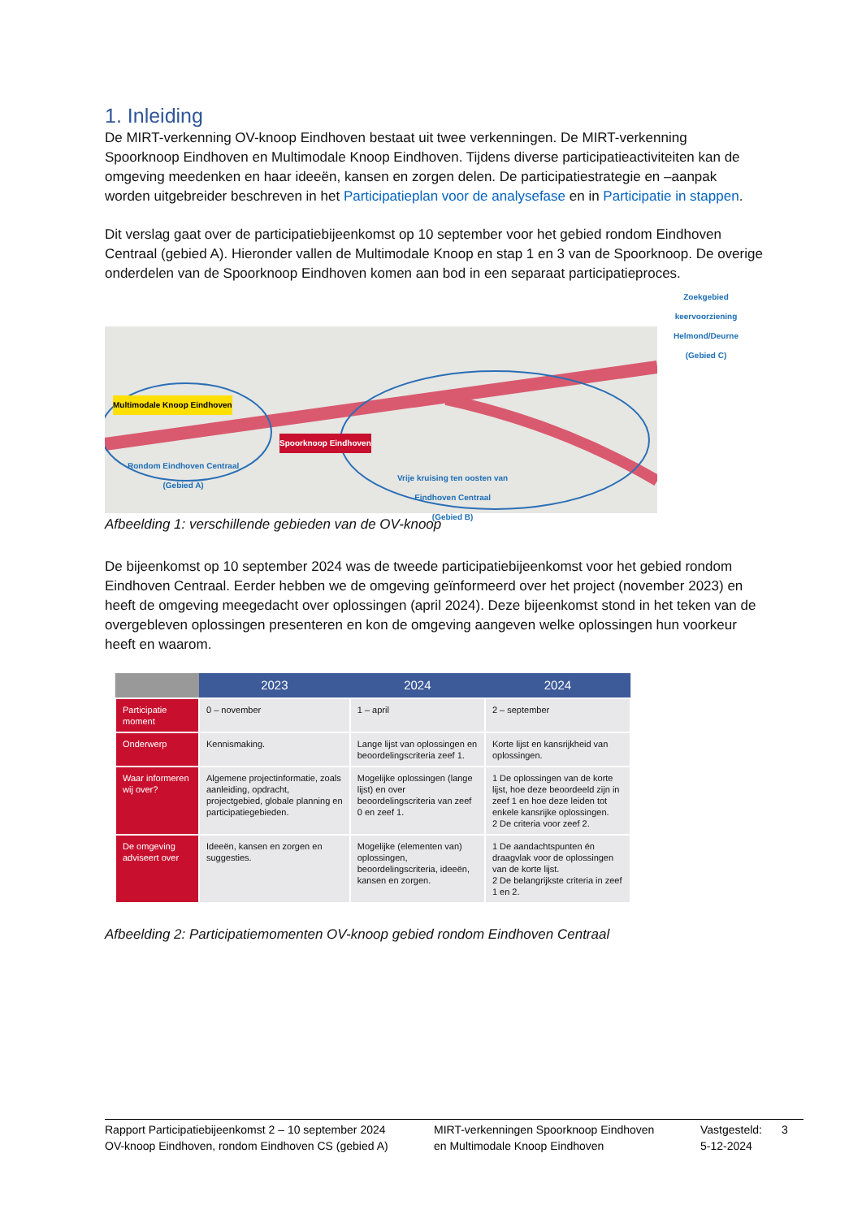1. Inleiding
De MIRT-verkenning OV-knoop Eindhoven bestaat uit twee verkenningen. De MIRT-verkenning Spoorknoop Eindhoven en Multimodale Knoop Eindhoven. Tijdens diverse participatieactiviteiten kan de omgeving meedenken en haar ideeën, kansen en zorgen delen. De participatiestrategie en –aanpak worden uitgebreider beschreven in het Participatieplan voor de analysefase en in Participatie in stappen.
Dit verslag gaat over de participatiebijeenkomst op 10 september voor het gebied rondom Eindhoven Centraal (gebied A). Hieronder vallen de Multimodale Knoop en stap 1 en 3 van de Spoorknoop. De overige onderdelen van de Spoorknoop Eindhoven komen aan bod in een separaat participatieproces.
Multimodale Knoop Eindhoven
Spoorknoop Eindhoven
Rondom Eindhoven Centraal
(Gebied A) Vrije kruising ten oosten van
Eindhoven Centraal
(Gebied B)
Zoekgebied keervoorziening Helmond/Deurne (Gebied C)
Afbeelding 1: verschillende gebieden van de OV-knoop
De bijeenkomst op 10 september 2024 was de tweede participatiebijeenkomst voor het gebied rondom Eindhoven Centraal. Eerder hebben we de omgeving geïnformeerd over het project (november 2023) en heeft de omgeving meegedacht over oplossingen (april 2024). Deze bijeenkomst stond in het teken van de overgebleven oplossingen presenteren en kon de omgeving aangeven welke oplossingen hun voorkeur heeft en waarom.
| | 2023 | 2024 | 2024 |
| --- | --- | --- | --- |
| Participatie moment | 0 – november | 1 – april | 2 – september |
| Onderwerp | Kennismaking. | Lange lijst van oplossingen en beoordelingscriteria zeef 1. | Korte lijst en kansrijkheid van oplossingen. |
| Waar informeren wij over? | Algemene projectinformatie, zoals aanleiding, opdracht, projectgebied, globale planning en participatiegebieden. | Mogelijke oplossingen (lange lijst) en over beoordelingscriteria van zeef 0 en zeef 1. | 1 De oplossingen van de korte lijst, hoe deze beoordeeld zijn in zeef 1 en hoe deze leiden tot enkele kansrijke oplossingen. 2 De criteria voor zeef 2. |
| De omgeving adviseert over | Ideeën, kansen en zorgen en suggesties. | Mogelijke (elementen van) oplossingen, beoordelingscriteria, ideeën, kansen en zorgen. | 1 De aandachtspunten én draagvlak voor de oplossingen van de korte lijst. 2 De belangrijkste criteria in zeef 1 en 2. |
Afbeelding 2: Participatiemomenten OV-knoop gebied rondom Eindhoven Centraal
Rapport Participatiebijeenkomst 2 – 10 september 2024
OV-knoop Eindhoven, rondom Eindhoven CS (gebied A)
MIRT-verkenningen Spoorknoop Eindhoven
en Multimodale Knoop Eindhoven
Vastgesteld:
5-12-2024
3